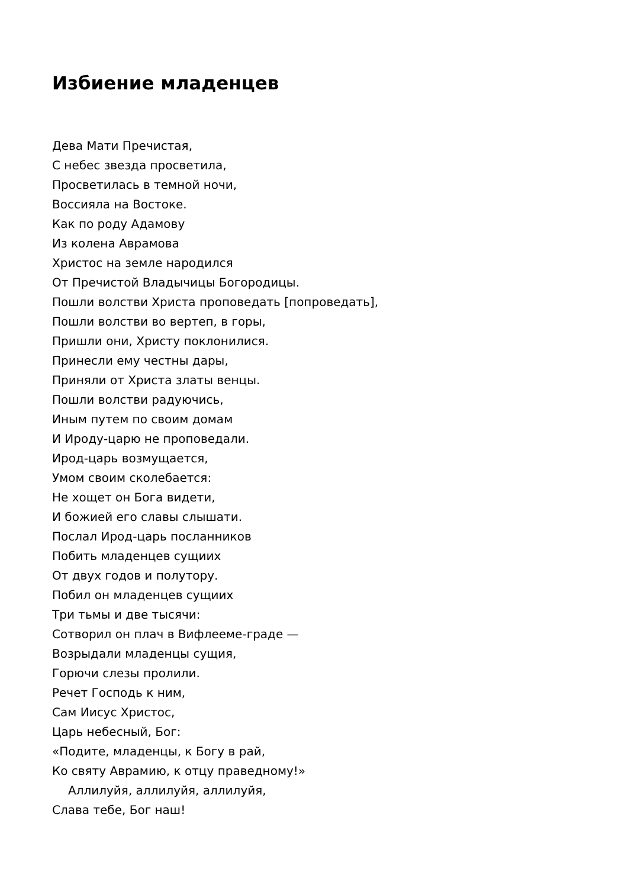Избиение младенцев
Дева Мати Пречистая,
С небес звезда просветила,
Просветилась в темной ночи,
Воссияла на Востоке.
Как по роду Адамову
Из колена Аврамова
Христос на земле народился
От Пречистой Владычицы Богородицы.
Пошли волстви Христа проповедать [попроведать],
Пошли волстви во вертеп, в горы,
Пришли они, Христу поклонилися.
Принесли ему честны дары,
Приняли от Христа златы венцы.
Пошли волстви радуючись,
Иным путем по своим домам
И Ироду-царю не проповедали.
Ирод-царь возмущается,
Умом своим сколебается:
Не хощет он Бога видети,
И божией его славы слышати.
Послал Ирод-царь посланников
Побить младенцев сущиих
От двух годов и полутору.
Побил он младенцев сущиих
Три тьмы и две тысячи:
Сотворил он плач в Вифлееме-граде —
Возрыдали младенцы сущия,
Горючи слезы пролили.
Речет Господь к ним,
Сам Иисус Христос,
Царь небесный, Бог:
«Подите, младенцы, к Богу в рай,
Ко святу Аврамию, к отцу праведному!»
Аллилуйя, аллилуйя, аллилуйя,
Слава тебе, Бог наш!